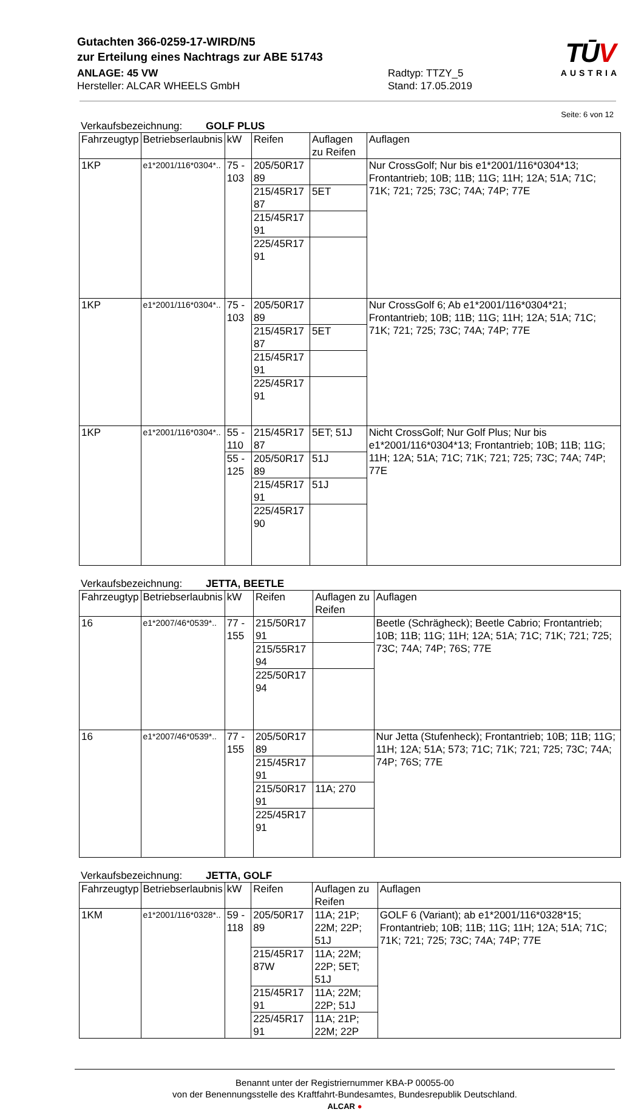Gutachten 366-0259-17-WIRD/N5
zur Erteilung eines Nachtrags zur ABE 51743
ANLAGE: 45 VW
Hersteller: ALCAR WHEELS GmbH
Radtyp: TTZY_5
Stand: 17.05.2019
TŪV
AUSTRIA
Seite: 6 von 12
Verkaufsbezeichnung: GOLF PLUS
| Fahrzeugtyp | Betriebserlaubnis | kW | Reifen | Auflagen zu Reifen | Auflagen |
| --- | --- | --- | --- | --- | --- |
| 1KP | e1*2001/116*0304*.. | 75 - 103 | 205/50R17 89 | | Nur CrossGolf; Nur bis e1*2001/116*0304*13; Frontantrieb; 10B; 11B; 11G; 11H; 12A; 51A; 71C; 71K; 721; 725; 73C; 74A; 74P; 77E |
| | | | 215/45R17 87 | 5ET | |
| | | | 215/45R17 91 | | |
| | | | 225/45R17 91 | | |
| 1KP | e1*2001/116*0304*.. | 75 - 103 | 205/50R17 89 | | Nur CrossGolf 6; Ab e1*2001/116*0304*21; Frontantrieb; 10B; 11B; 11G; 11H; 12A; 51A; 71C; 71K; 721; 725; 73C; 74A; 74P; 77E |
| | | | 215/45R17 87 | 5ET | |
| | | | 215/45R17 91 | | |
| | | | 225/45R17 91 | | |
| 1KP | e1*2001/116*0304*.. | 55 - 110 | 215/45R17 87 | 5ET; 51J | Nicht CrossGolf; Nur Golf Plus; Nur bis e1*2001/116*0304*13; Frontantrieb; 10B; 11B; 11G; 11H; 12A; 51A; 71C; 71K; 721; 725; 73C; 74A; 74P; 77E |
| | | 55 - 125 | 205/50R17 89 | 51J | |
| | | | 215/45R17 91 | 51J | |
| | | | 225/45R17 90 | | |
Verkaufsbezeichnung: JETTA, BEETLE
| Fahrzeugtyp | Betriebserlaubnis | kW | Reifen | Auflagen zu Reifen | Auflagen |
| --- | --- | --- | --- | --- | --- |
| 16 | e1*2007/46*0539*.. | 77 - 155 | 215/50R17 91 | | Beetle (Schrägheck); Beetle Cabrio; Frontantrieb; 10B; 11B; 11G; 11H; 12A; 51A; 71C; 71K; 721; 725; 73C; 74A; 74P; 76S; 77E |
| | | | 215/55R17 94 | | |
| | | | 225/50R17 94 | | |
| 16 | e1*2007/46*0539*.. | 77 - 155 | 205/50R17 89 | | Nur Jetta (Stufenheck); Frontantrieb; 10B; 11B; 11G; 11H; 12A; 51A; 573; 71C; 71K; 721; 725; 73C; 74A; 74P; 76S; 77E |
| | | | 215/45R17 91 | | |
| | | | 215/50R17 91 | 11A; 270 | |
| | | | 225/45R17 91 | | |
Verkaufsbezeichnung: JETTA, GOLF
| Fahrzeugtyp | Betriebserlaubnis | kW | Reifen | Auflagen zu Reifen | Auflagen |
| --- | --- | --- | --- | --- | --- |
| 1KM | e1*2001/116*0328*.. | 59 - 118 | 205/50R17 89 | 11A; 21P; 22M; 22P; 51J | GOLF 6 (Variant); ab e1*2001/116*0328*15; Frontantrieb; 10B; 11B; 11G; 11H; 12A; 51A; 71C; 71K; 721; 725; 73C; 74A; 74P; 77E |
| | | | 215/45R17 87W | 11A; 22M; 22P; 5ET; 51J | |
| | | | 215/45R17 91 | 11A; 22M; 22P; 51J | |
| | | | 225/45R17 91 | 11A; 21P; 22M; 22P | |
Benannt unter der Registriernummer KBA-P 00055-00
von der Benennungsstelle des Kraftfahrt-Bundesamtes, Bundesrepublik Deutschland.
ALCAR ●